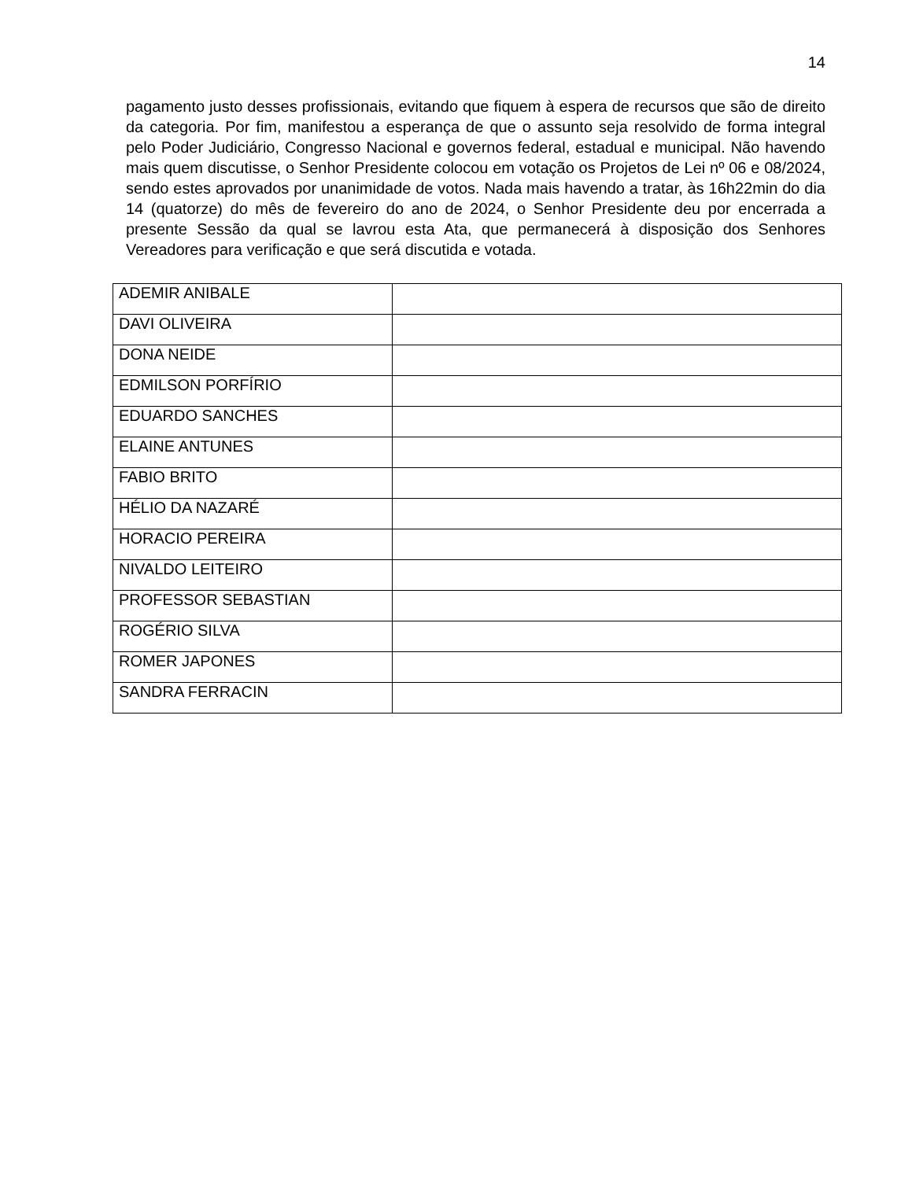14
pagamento justo desses profissionais, evitando que fiquem à espera de recursos que são de direito da categoria. Por fim, manifestou a esperança de que o assunto seja resolvido de forma integral pelo Poder Judiciário, Congresso Nacional e governos federal, estadual e municipal. Não havendo mais quem discutisse, o Senhor Presidente colocou em votação os Projetos de Lei nº 06 e 08/2024, sendo estes aprovados por unanimidade de votos. Nada mais havendo a tratar, às 16h22min do dia 14 (quatorze) do mês de fevereiro do ano de 2024, o Senhor Presidente deu por encerrada a presente Sessão da qual se lavrou esta Ata, que permanecerá à disposição dos Senhores Vereadores para verificação e que será discutida e votada.
| ADEMIR ANIBALE | |
| DAVI OLIVEIRA | |
| DONA NEIDE | |
| EDMILSON PORFÍRIO | |
| EDUARDO SANCHES | |
| ELAINE ANTUNES | |
| FABIO BRITO | |
| HÉLIO DA NAZARÉ | |
| HORACIO PEREIRA | |
| NIVALDO LEITEIRO | |
| PROFESSOR SEBASTIAN | |
| ROGÉRIO SILVA | |
| ROMER JAPONES | |
| SANDRA FERRACIN | |